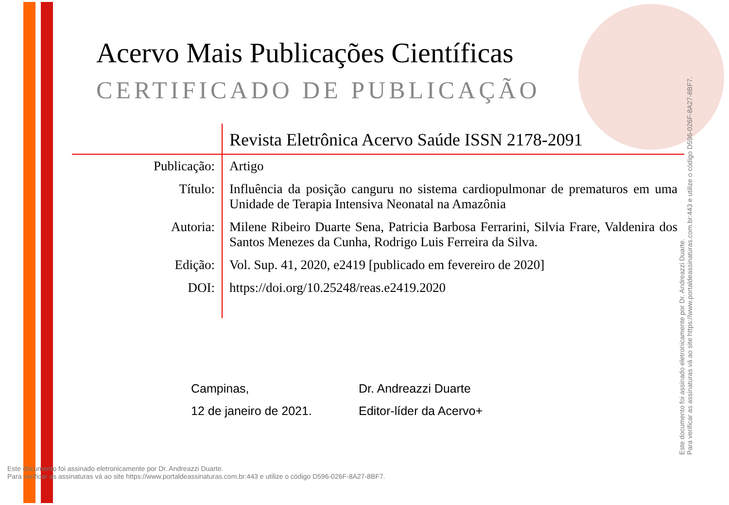Acervo Mais Publicações Científicas
CERTIFICADO DE PUBLICAÇÃO
| | Revista Eletrônica Acervo Saúde ISSN 2178-2091 |
| Publicação: | Artigo |
| Título: | Influência da posição canguru no sistema cardiopulmonar de prematuros em uma Unidade de Terapia Intensiva Neonatal na Amazônia |
| Autoria: | Milene Ribeiro Duarte Sena, Patricia Barbosa Ferrarini, Silvia Frare, Valdenira dos Santos Menezes da Cunha, Rodrigo Luis Ferreira da Silva. |
| Edição: | Vol. Sup. 41, 2020, e2419 [publicado em fevereiro de 2020] |
| DOI: | https://doi.org/10.25248/reas.e2419.2020 |
Campinas,
12 de janeiro de 2021.
Dr. Andreazzi Duarte
Editor-líder da Acervo+
Este documento foi assinado eletronicamente por Dr. Andreazzi Duarte.
Para verificar as assinaturas vá ao site https://www.portaldeassinaturas.com.br:443 e utilize o código D596-026F-8A27-8BF7.
Este documento foi assinado eletronicamente por Dr. Andreazzi Duarte.
Para verificar as assinaturas vá ao site https://www.portaldeassinaturas.com.br:443 e utilize o código D596-026F-8A27-8BF7.